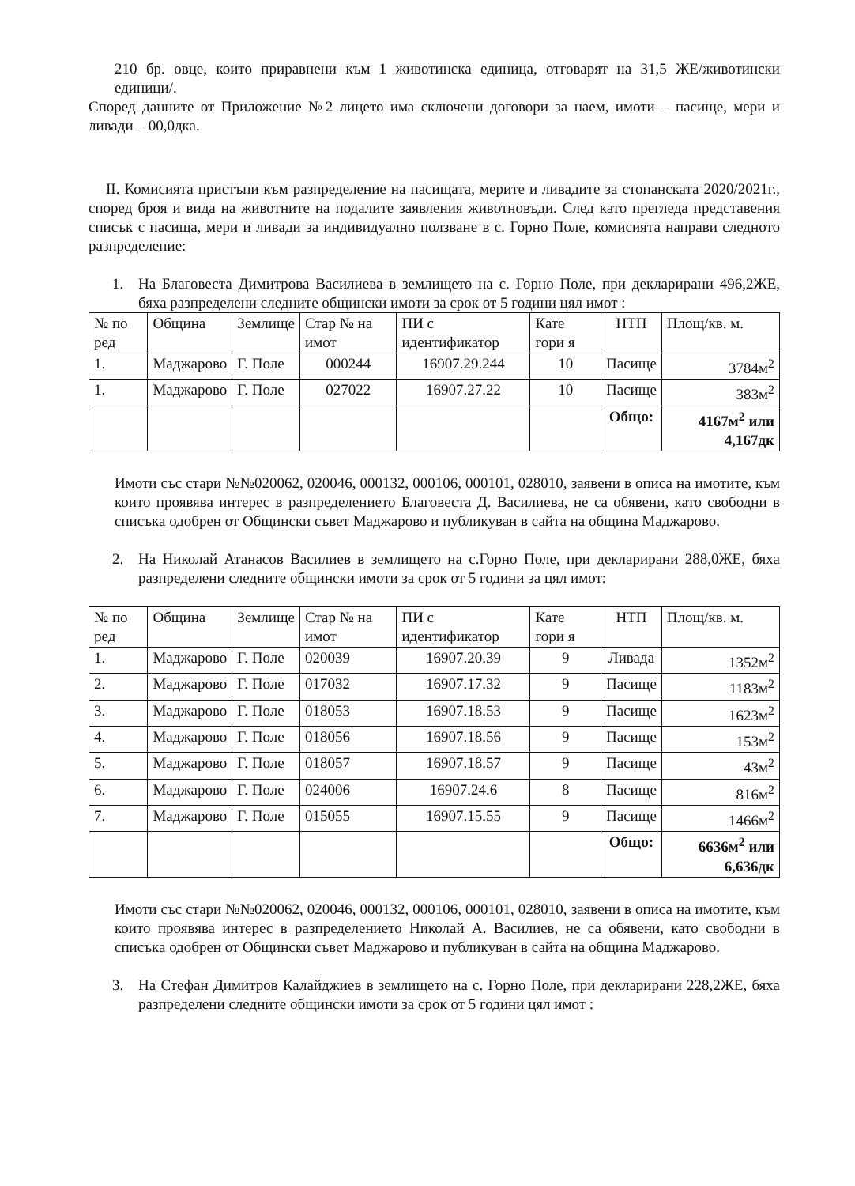210 бр. овце, които приравнени към 1 животинска единица, отговарят на 31,5 ЖЕ/животински единици/.
Според данните от Приложение №2 лицето има сключени договори за наем, имоти – пасище, мери и ливади – 00,0дка.
II. Комисията пристъпи към разпределение на пасищата, мерите и ливадите за стопанската 2020/2021г., според броя и вида на животните на подалите заявления животновъди. След като прегледа представения списък с пасища, мери и ливади за индивидуално ползване в с. Горно Поле, комисията направи следното разпределение:
1. На Благовеста Димитрова Василиева в землището на с. Горно Поле, при декларирани 496,2ЖЕ, бяха разпределени следните общински имоти за срок от 5 години цял имот :
| № по ред | Община | Землище | Стар № на имот | ПИ с идентификатор | Кате гори я | НТП | Площ/кв. м. |
| 1. | Маджарово | Г. Поле | 000244 | 16907.29.244 | 10 | Пасище | 3784м<sup>2</sup> |
| 1. | Маджарово | Г. Поле | 027022 | 16907.27.22 | 10 | Пасище | 383м<sup>2</sup> |
| | | | | | | Общо: | 4167м<sup>2</sup> или 4,167дк |
Имоти със стари №№020062, 020046, 000132, 000106, 000101, 028010, заявени в описа на имотите, към които проявява интерес в разпределението Благовеста Д. Василиева, не са обявени, като свободни в списъка одобрен от Общински съвет Маджарово и публикуван в сайта на община Маджарово.
2. На Николай Атанасов Василиев в землището на с.Горно Поле, при декларирани 288,0ЖЕ, бяха разпределени следните общински имоти за срок от 5 години за цял имот:
| № по ред | Община | Землище | Стар № на имот | ПИ с идентификатор | Кате гори я | НТП | Площ/кв. м. |
| 1. | Маджарово | Г. Поле | 020039 | 16907.20.39 | 9 | Ливада | 1352м<sup>2</sup> |
| 2. | Маджарово | Г. Поле | 017032 | 16907.17.32 | 9 | Пасище | 1183м<sup>2</sup> |
| 3. | Маджарово | Г. Поле | 018053 | 16907.18.53 | 9 | Пасище | 1623м<sup>2</sup> |
| 4. | Маджарово | Г. Поле | 018056 | 16907.18.56 | 9 | Пасище | 153м<sup>2</sup> |
| 5. | Маджарово | Г. Поле | 018057 | 16907.18.57 | 9 | Пасище | 43м<sup>2</sup> |
| 6. | Маджарово | Г. Поле | 024006 | 16907.24.6 | 8 | Пасище | 816м<sup>2</sup> |
| 7. | Маджарово | Г. Поле | 015055 | 16907.15.55 | 9 | Пасище | 1466м<sup>2</sup> |
| | | | | | | Общо: | 6636м<sup>2</sup> или 6,636дк |
Имоти със стари №№020062, 020046, 000132, 000106, 000101, 028010, заявени в описа на имотите, към които проявява интерес в разпределението Николай А. Василиев, не са обявени, като свободни в списъка одобрен от Общински съвет Маджарово и публикуван в сайта на община Маджарово.
3. На Стефан Димитров Калайджиев в землището на с. Горно Поле, при декларирани 228,2ЖЕ, бяха разпределени следните общински имоти за срок от 5 години цял имот :